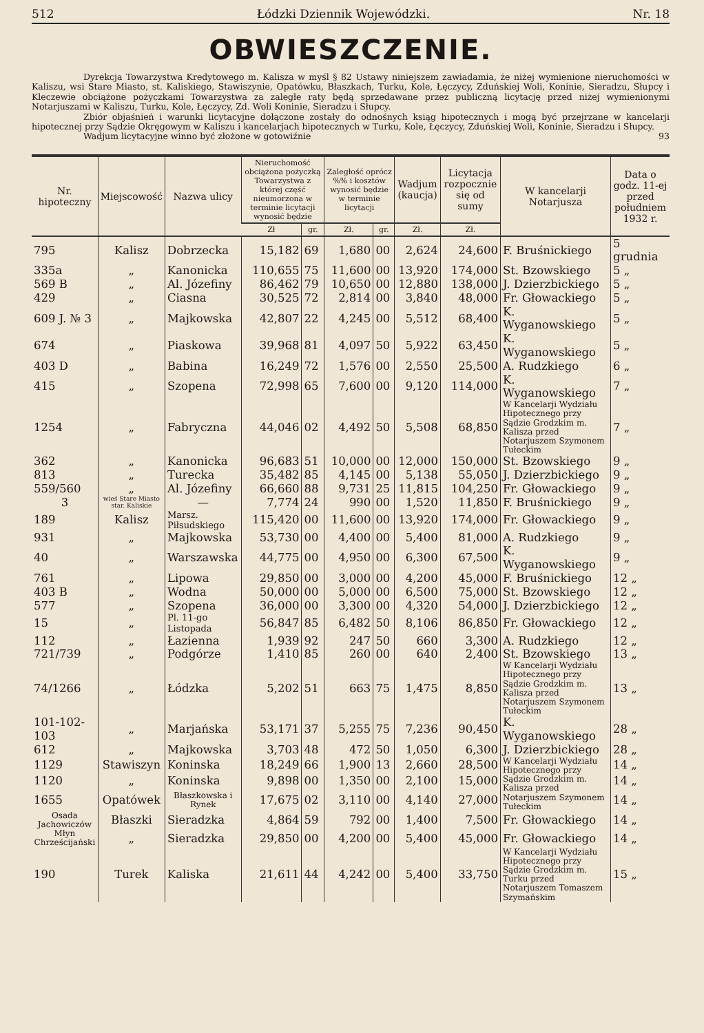512 Łódzki Dziennik Wojewódzki. Nr. 18
OBWIESZCZENIE.
Dyrekcja Towarzystwa Kredytowego m. Kalisza w myśl § 82 Ustawy niniejszem zawiadamia, że niżej wymienione nieruchomości w Kaliszu, wsi Stare Miasto, st. Kaliskiego, Stawiszynie, Opatówku, Błaszkach, Turku, Kole, Łęczycy, Zduńskiej Woli, Koninie, Sieradzu, Słupcy i Kleczewie obciążone pożyczkami Towarzystwa za zaległe raty będą sprzedawane przez publiczną licytację przed niżej wymienionymi Notarjuszami w Kaliszu, Turku, Kole, Łęczycy, Zd. Woli Koninie, Sieradzu i Słupcy.
Zbiór objaśnień i warunki licytacyjne dołączone zostały do odnośnych ksiąg hipotecznych i mogą być przejrzane w kancelarji hipotecznej przy Sądzie Okręgowym w Kaliszu i kancelarjach hipotecznych w Turku, Kole, Łęczycy, Zduńskiej Woli, Koninie, Sieradzu i Słupcy.
Wadjum licytacyjne winno być złożone w gotowiźnie 93
| Nr. hipoteczny | Miejscowość | Nazwa ulicy | Nieruchomość obciążona pożyczką Towarzystwa z której część nieumorzona w terminie licytacji wynosić będzie | | Zaległość oprócz %% i kosztów wynosić będzie w terminie licytacji | | Wadjum (kaucja) | Licytacja rozpocznie się od sumy | W kancelarji Notarjusza | Data o godz. 11-ej przed południem 1932 r. |
| --- | --- | --- | --- | --- | --- | --- | --- | --- | --- | --- |
| | | | Zł | gr. | Zł. | gr. | Zł. | Zł. | | |
| 795 | Kalisz | Dobrzecka | 15,182 | 69 | 1,680 | 00 | 2,624 | 24,600 | F. Bruśnickiego | 5 grudnia |
| 335a | „ | Kanonicka | 110,655 | 75 | 11,600 | 00 | 13,920 | 174,000 | St. Bzowskiego | 5 „ |
| 569 B | „ | Al. Józefiny | 86,462 | 79 | 10,650 | 00 | 12,880 | 138,000 | J. Dzierzbickiego | 5 „ |
| 429 | „ | Ciasna | 30,525 | 72 | 2,814 | 00 | 3,840 | 48,000 | Fr. Głowackiego | 5 „ |
| 609 J. № 3 | „ | Majkowska | 42,807 | 22 | 4,245 | 00 | 5,512 | 68,400 | K. Wyganowskiego | 5 „ |
| 674 | „ | Piaskowa | 39,968 | 81 | 4,097 | 50 | 5,922 | 63,450 | K. Wyganowskiego | 5 „ |
| 403 D | „ | Babina | 16,249 | 72 | 1,576 | 00 | 2,550 | 25,500 | A. Rudzkiego | 6 „ |
| 415 | „ | Szopena | 72,998 | 65 | 7,600 | 00 | 9,120 | 114,000 | K. Wyganowskiego | 7 „ |
| 1254 | „ | Fabryczna | 44,046 | 02 | 4,492 | 50 | 5,508 | 68,850 | W Kancelarji Wydziału Hipotecznego przy Sądzie Grodzkim m. Kalisza przed Notarjuszem Szymonem Tułeckim | 7 „ |
| 362 | „ | Kanonicka | 96,683 | 51 | 10,000 | 00 | 12,000 | 150,000 | St. Bzowskiego | 9 „ |
| 813 | „ | Turecka | 35,482 | 85 | 4,145 | 00 | 5,138 | 55,050 | J. Dzierzbickiego | 9 „ |
| 559/560 | „ | Al. Józefiny | 66,660 | 88 | 9,731 | 25 | 11,815 | 104,250 | Fr. Głowackiego | 9 „ |
| 3 | wieś Stare Miasto star. Kaliskie | — | 7,774 | 24 | 990 | 00 | 1,520 | 11,850 | F. Bruśnickiego | 9 „ |
| 189 | Kalisz | Marsz. Piłsudskiego | 115,420 | 00 | 11,600 | 00 | 13,920 | 174,000 | Fr. Głowackiego | 9 „ |
| 931 | „ | Majkowska | 53,730 | 00 | 4,400 | 00 | 5,400 | 81,000 | A. Rudzkiego | 9 „ |
| 40 | „ | Warszawska | 44,775 | 00 | 4,950 | 00 | 6,300 | 67,500 | K. Wyganowskiego | 9 „ |
| 761 | „ | Lipowa | 29,850 | 00 | 3,000 | 00 | 4,200 | 45,000 | F. Bruśnickiego | 12 „ |
| 403 B | „ | Wodna | 50,000 | 00 | 5,000 | 00 | 6,500 | 75,000 | St. Bzowskiego | 12 „ |
| 577 | „ | Szopena | 36,000 | 00 | 3,300 | 00 | 4,320 | 54,000 | J. Dzierzbickiego | 12 „ |
| 15 | „ | Pl. 11-go Listopada | 56,847 | 85 | 6,482 | 50 | 8,106 | 86,850 | Fr. Głowackiego | 12 „ |
| 112 | „ | Łazienna | 1,939 | 92 | 247 | 50 | 660 | 3,300 | A. Rudzkiego | 12 „ |
| 721/739 | „ | Podgórze | 1,410 | 85 | 260 | 00 | 640 | 2,400 | St. Bzowskiego | 13 „ |
| 74/1266 | „ | Łódzka | 5,202 | 51 | 663 | 75 | 1,475 | 8,850 | W Kancelarji Wydziału Hipotecznego przy Sądzie Grodzkim m. Kalisza przed Notarjuszem Szymonem Tułeckim | 13 „ |
| 101-102-103 | „ | Marjańska | 53,171 | 37 | 5,255 | 75 | 7,236 | 90,450 | K. Wyganowskiego | 28 „ |
| 612 | „ | Majkowska | 3,703 | 48 | 472 | 50 | 1,050 | 6,300 | J. Dzierzbickiego | 28 „ |
| 1129 | Stawiszyn | Koninska | 18,249 | 66 | 1,900 | 13 | 2,660 | 28,500 | W Kancelarji Wydziału Hipotecznego przy Sądzie Grodzkim m. Kalisza przed Notarjuszem Szymonem Tułeckim | 14 „ |
| 1120 | „ | Koninska | 9,898 | 00 | 1,350 | 00 | 2,100 | 15,000 | | 14 „ |
| 1655 | Opatówek | Błaszkowska i Rynek | 17,675 | 02 | 3,110 | 00 | 4,140 | 27,000 | | 14 „ |
| Osada Jachowiczów | Błaszki | Sieradzka | 4,864 | 59 | 792 | 00 | 1,400 | 7,500 | Fr. Głowackiego | 14 „ |
| Młyn Chrześcijański | „ | Sieradzka | 29,850 | 00 | 4,200 | 00 | 5,400 | 45,000 | Fr. Głowackiego | 14 „ |
| 190 | Turek | Kaliska | 21,611 | 44 | 4,242 | 00 | 5,400 | 33,750 | W Kancelarji Wydziału Hipotecznego przy Sądzie Grodzkim m. Turku przed Notarjuszem Tomaszem Szymańskim | 15 „ |